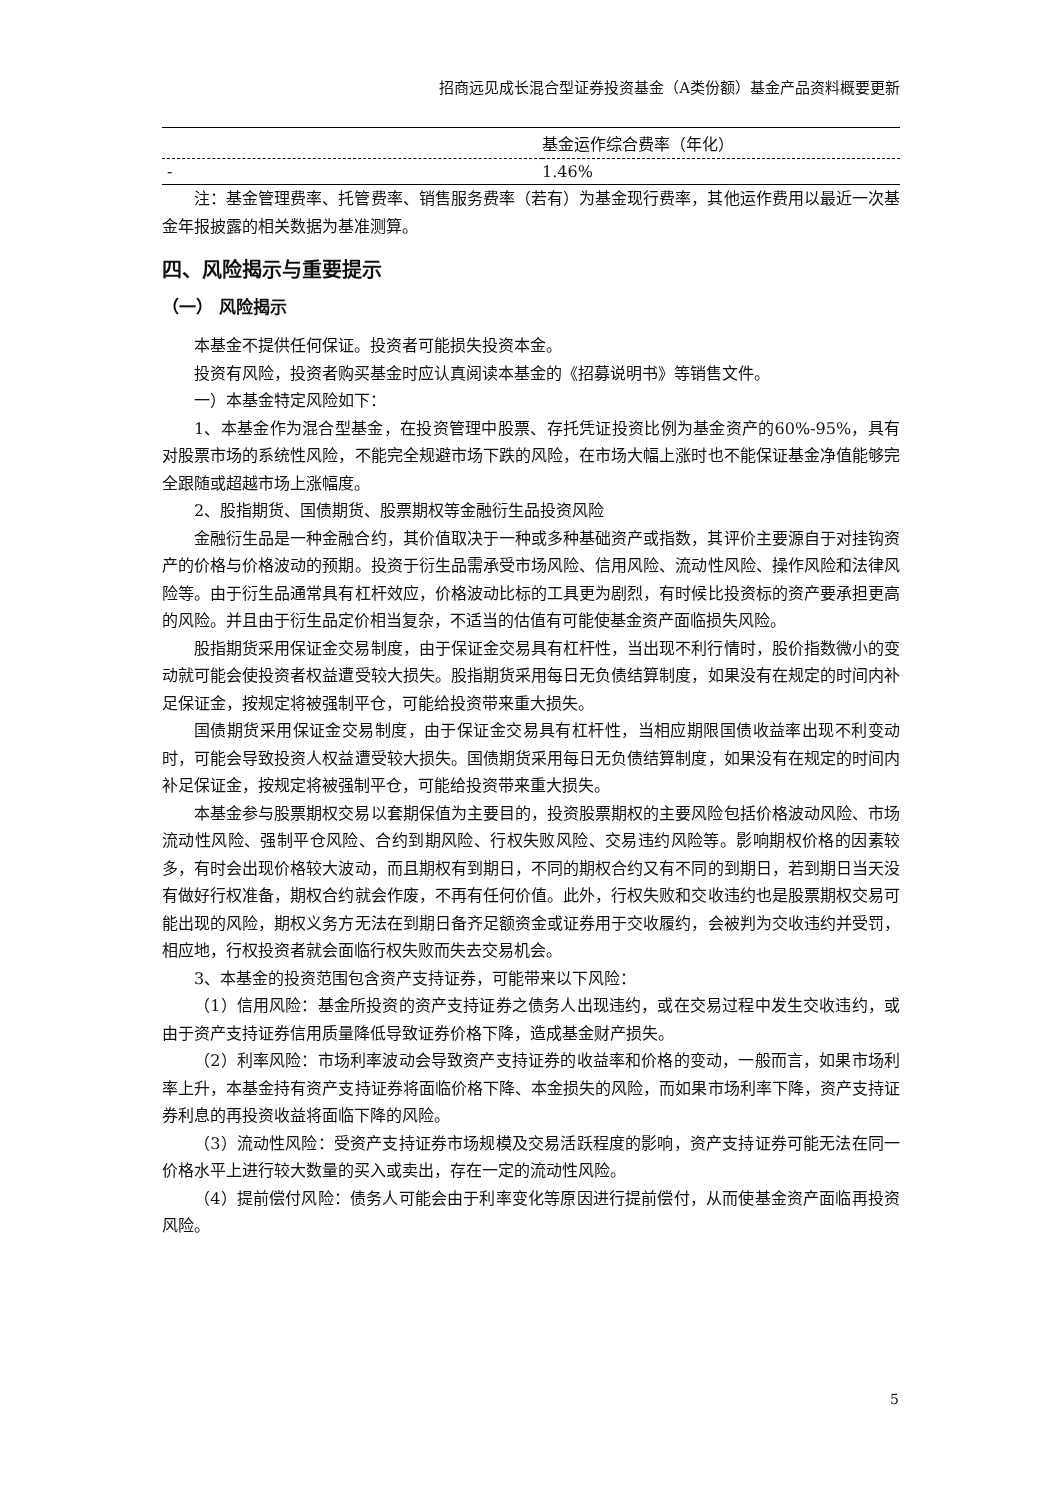招商远见成长混合型证券投资基金（A类份额）基金产品资料概要更新
| | 基金运作综合费率（年化） |
| - | 1.46% |
注：基金管理费率、托管费率、销售服务费率（若有）为基金现行费率，其他运作费用以最近一次基金年报披露的相关数据为基准测算。
四、风险揭示与重要提示
（一） 风险揭示
本基金不提供任何保证。投资者可能损失投资本金。
投资有风险，投资者购买基金时应认真阅读本基金的《招募说明书》等销售文件。
一）本基金特定风险如下：
1、本基金作为混合型基金，在投资管理中股票、存托凭证投资比例为基金资产的60%-95%，具有对股票市场的系统性风险，不能完全规避市场下跌的风险，在市场大幅上涨时也不能保证基金净值能够完全跟随或超越市场上涨幅度。
2、股指期货、国债期货、股票期权等金融衍生品投资风险
金融衍生品是一种金融合约，其价值取决于一种或多种基础资产或指数，其评价主要源自于对挂钩资产的价格与价格波动的预期。投资于衍生品需承受市场风险、信用风险、流动性风险、操作风险和法律风险等。由于衍生品通常具有杠杆效应，价格波动比标的工具更为剧烈，有时候比投资标的资产要承担更高的风险。并且由于衍生品定价相当复杂，不适当的估值有可能使基金资产面临损失风险。
股指期货采用保证金交易制度，由于保证金交易具有杠杆性，当出现不利行情时，股价指数微小的变动就可能会使投资者权益遭受较大损失。股指期货采用每日无负债结算制度，如果没有在规定的时间内补足保证金，按规定将被强制平仓，可能给投资带来重大损失。
国债期货采用保证金交易制度，由于保证金交易具有杠杆性，当相应期限国债收益率出现不利变动时，可能会导致投资人权益遭受较大损失。国债期货采用每日无负债结算制度，如果没有在规定的时间内补足保证金，按规定将被强制平仓，可能给投资带来重大损失。
本基金参与股票期权交易以套期保值为主要目的，投资股票期权的主要风险包括价格波动风险、市场流动性风险、强制平仓风险、合约到期风险、行权失败风险、交易违约风险等。影响期权价格的因素较多，有时会出现价格较大波动，而且期权有到期日，不同的期权合约又有不同的到期日，若到期日当天没有做好行权准备，期权合约就会作废，不再有任何价值。此外，行权失败和交收违约也是股票期权交易可能出现的风险，期权义务方无法在到期日备齐足额资金或证券用于交收履约，会被判为交收违约并受罚，相应地，行权投资者就会面临行权失败而失去交易机会。
3、本基金的投资范围包含资产支持证券，可能带来以下风险：
（1）信用风险：基金所投资的资产支持证券之债务人出现违约，或在交易过程中发生交收违约，或由于资产支持证券信用质量降低导致证券价格下降，造成基金财产损失。
（2）利率风险：市场利率波动会导致资产支持证券的收益率和价格的变动，一般而言，如果市场利率上升，本基金持有资产支持证券将面临价格下降、本金损失的风险，而如果市场利率下降，资产支持证券利息的再投资收益将面临下降的风险。
（3）流动性风险：受资产支持证券市场规模及交易活跃程度的影响，资产支持证券可能无法在同一价格水平上进行较大数量的买入或卖出，存在一定的流动性风险。
（4）提前偿付风险：债务人可能会由于利率变化等原因进行提前偿付，从而使基金资产面临再投资风险。
5